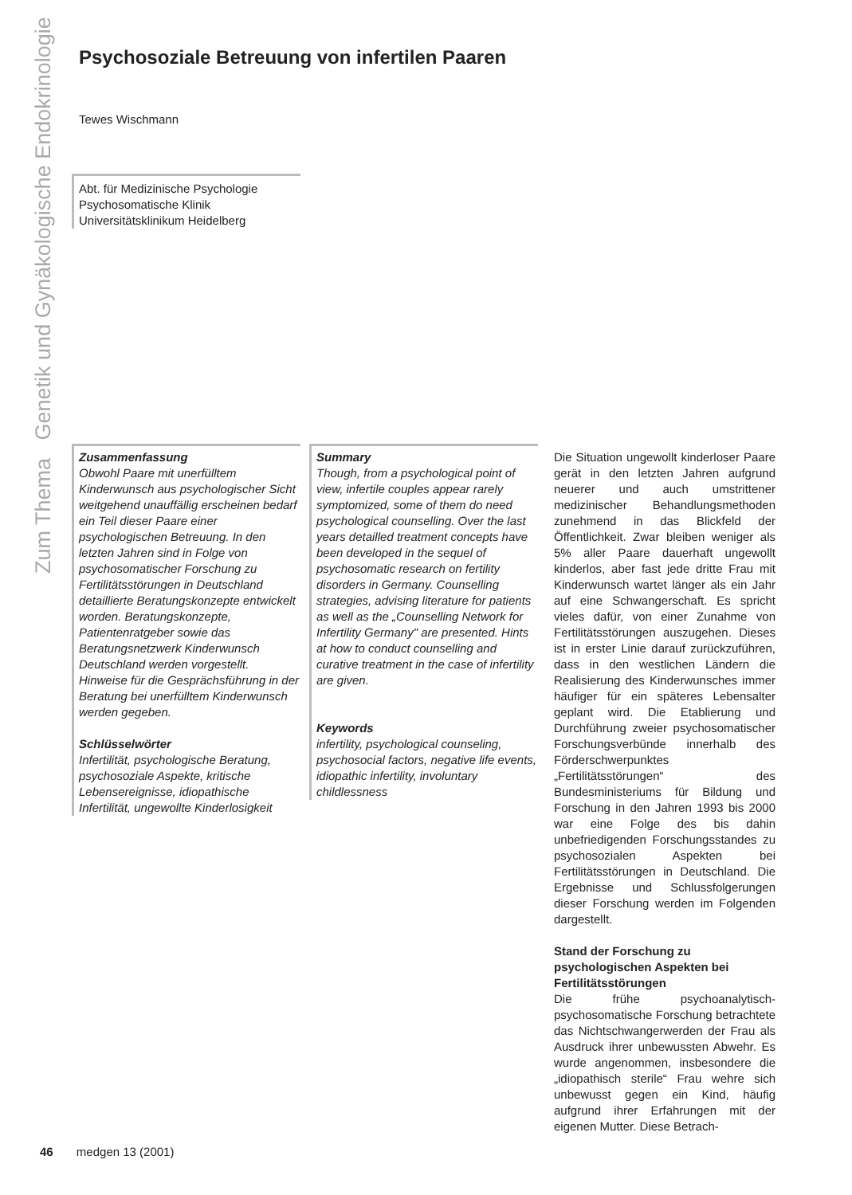Zum Thema Genetik und Gynäkologische Endokrinologie
Psychosoziale Betreuung von infertilen Paaren
Tewes Wischmann
Abt. für Medizinische Psychologie
Psychosomatische Klinik
Universitätsklinikum Heidelberg
Zusammenfassung
Obwohl Paare mit unerfülltem Kinderwunsch aus psychologischer Sicht weitgehend unauffällig erscheinen bedarf ein Teil dieser Paare einer psychologischen Betreuung. In den letzten Jahren sind in Folge von psychosomatischer Forschung zu Fertilitätsstörungen in Deutschland detaillierte Beratungskonzepte entwickelt worden. Beratungskonzepte, Patientenratgeber sowie das Beratungsnetzwerk Kinderwunsch Deutschland werden vorgestellt. Hinweise für die Gesprächsführung in der Beratung bei unerfülltem Kinderwunsch werden gegeben.
Schlüsselwörter
Infertilität, psychologische Beratung, psychosoziale Aspekte, kritische Lebensereignisse, idiopathische Infertilität, ungewollte Kinderlosigkeit
Summary
Though, from a psychological point of view, infertile couples appear rarely symptomized, some of them do need psychological counselling. Over the last years detailled treatment concepts have been developed in the sequel of psychosomatic research on fertility disorders in Germany. Counselling strategies, advising literature for patients as well as the „Counselling Network for Infertility Germany" are presented. Hints at how to conduct counselling and curative treatment in the case of infertility are given.
Keywords
infertility, psychological counseling, psychosocial factors, negative life events, idiopathic infertility, involuntary childlessness
Die Situation ungewollt kinderloser Paare gerät in den letzten Jahren aufgrund neuerer und auch umstrittener medizinischer Behandlungsmethoden zunehmend in das Blickfeld der Öffentlichkeit. Zwar bleiben weniger als 5% aller Paare dauerhaft ungewollt kinderlos, aber fast jede dritte Frau mit Kinderwunsch wartet länger als ein Jahr auf eine Schwangerschaft. Es spricht vieles dafür, von einer Zunahme von Fertilitätsstörungen auszugehen. Dieses ist in erster Linie darauf zurückzuführen, dass in den westlichen Ländern die Realisierung des Kinderwunsches immer häufiger für ein späteres Lebensalter geplant wird. Die Etablierung und Durchführung zweier psychosomatischer Forschungsverbünde innerhalb des Förderschwerpunktes „Fertilitätsstörungen“ des Bundesministeriums für Bildung und Forschung in den Jahren 1993 bis 2000 war eine Folge des bis dahin unbefriedigenden Forschungsstandes zu psychosozialen Aspekten bei Fertilitätsstörungen in Deutschland. Die Ergebnisse und Schlussfolgerungen dieser Forschung werden im Folgenden dargestellt.
Stand der Forschung zu psychologischen Aspekten bei Fertilitätsstörungen
Die frühe psychoanalytisch-psychosomatische Forschung betrachtete das Nichtschwangerwerden der Frau als Ausdruck ihrer unbewussten Abwehr. Es wurde angenommen, insbesondere die „idiopathisch sterile“ Frau wehre sich unbewusst gegen ein Kind, häufig aufgrund ihrer Erfahrungen mit der eigenen Mutter. Diese Betrach-
46 medgen 13 (2001)